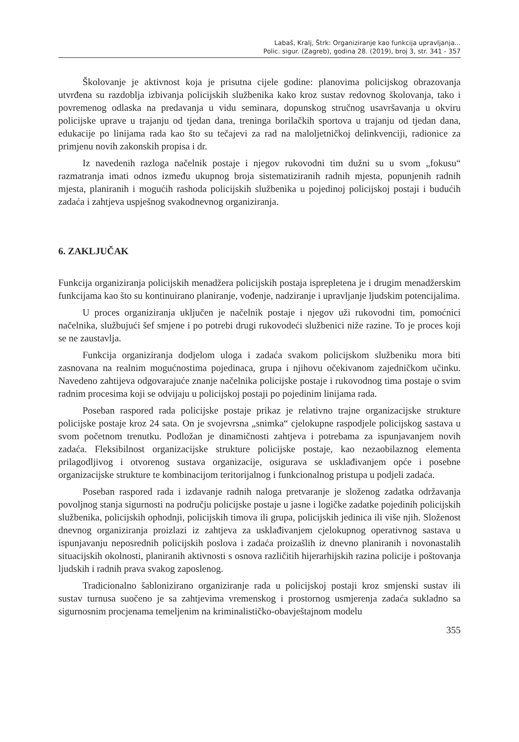Labaš, Kralj, Štrk: Organiziranje kao funkcija upravljanja...
Polic. sigur. (Zagreb), godina 28. (2019), broj 3, str. 341 - 357
Školovanje je aktivnost koja je prisutna cijele godine: planovima policijskog obrazovanja utvrđena su razdoblja izbivanja policijskih službenika kako kroz sustav redovnog školovanja, tako i povremenog odlaska na predavanja u vidu seminara, dopunskog stručnog usavršavanja u okviru policijske uprave u trajanju od tjedan dana, treninga borilačkih sportova u trajanju od tjedan dana, edukacije po linijama rada kao što su tečajevi za rad na maloljetničkoj delinkvenciji, radionice za primjenu novih zakonskih propisa i dr.
Iz navedenih razloga načelnik postaje i njegov rukovodni tim dužni su u svom „fokusu“ razmatranja imati odnos između ukupnog broja sistematiziranih radnih mjesta, popunjenih radnih mjesta, planiranih i mogućih rashoda policijskih službenika u pojedinoj policijskoj postaji i budućih zadaća i zahtjeva uspješnog svakodnevnog organiziranja.
6. ZAKLJUČAK
Funkcija organiziranja policijskih menadžera policijskih postaja isprepletena je i drugim menadžerskim funkcijama kao što su kontinuirano planiranje, vođenje, nadziranje i upravljanje ljudskim potencijalima.
U proces organiziranja uključen je načelnik postaje i njegov uži rukovodni tim, pomoćnici načelnika, službujući šef smjene i po potrebi drugi rukovodeći službenici niže razine. To je proces koji se ne zaustavlja.
Funkcija organiziranja dodjelom uloga i zadaća svakom policijskom službeniku mora biti zasnovana na realnim mogućnostima pojedinaca, grupa i njihovu očekivanom zajedničkom učinku. Navedeno zahtijeva odgovarajuće znanje načelnika policijske postaje i rukovodnog tima postaje o svim radnim procesima koji se odvijaju u policijskoj postaji po pojedinim linijama rada.
Poseban raspored rada policijske postaje prikaz je relativno trajne organizacijske strukture policijske postaje kroz 24 sata. On je svojevrsna „snimka“ cjelokupne raspodjele policijskog sastava u svom početnom trenutku. Podložan je dinamičnosti zahtjeva i potrebama za ispunjavanjem novih zadaća. Fleksibilnost organizacijske strukture policijske postaje, kao nezaobilaznog elementa prilagodljivog i otvorenog sustava organizacije, osigurava se usklađivanjem opće i posebne organizacijske strukture te kombinacijom teritorijalnog i funkcionalnog pristupa u podjeli zadaća.
Poseban raspored rada i izdavanje radnih naloga pretvaranje je složenog zadatka održavanja povoljnog stanja sigurnosti na području policijske postaje u jasne i logičke zadatke pojedinih policijskih službenika, policijskih ophodnji, policijskih timova ili grupa, policijskih jedinica ili više njih. Složenost dnevnog organiziranja proizlazi iz zahtjeva za usklađivanjem cjelokupnog operativnog sastava u ispunjavanju neposrednih policijskih poslova i zadaća proizašlih iz dnevno planiranih i novonastalih situacijskih okolnosti, planiranih aktivnosti s osnova različitih hijerarhijskih razina policije i poštovanja ljudskih i radnih prava svakog zaposlenog.
Tradicionalno šablonizirano organiziranje rada u policijskoj postaji kroz smjenski sustav ili sustav turnusa suočeno je sa zahtjevima vremenskog i prostornog usmjerenja zadaća sukladno sa sigurnosnim procjenama temeljenim na kriminalističko-obavještajnom modelu
355